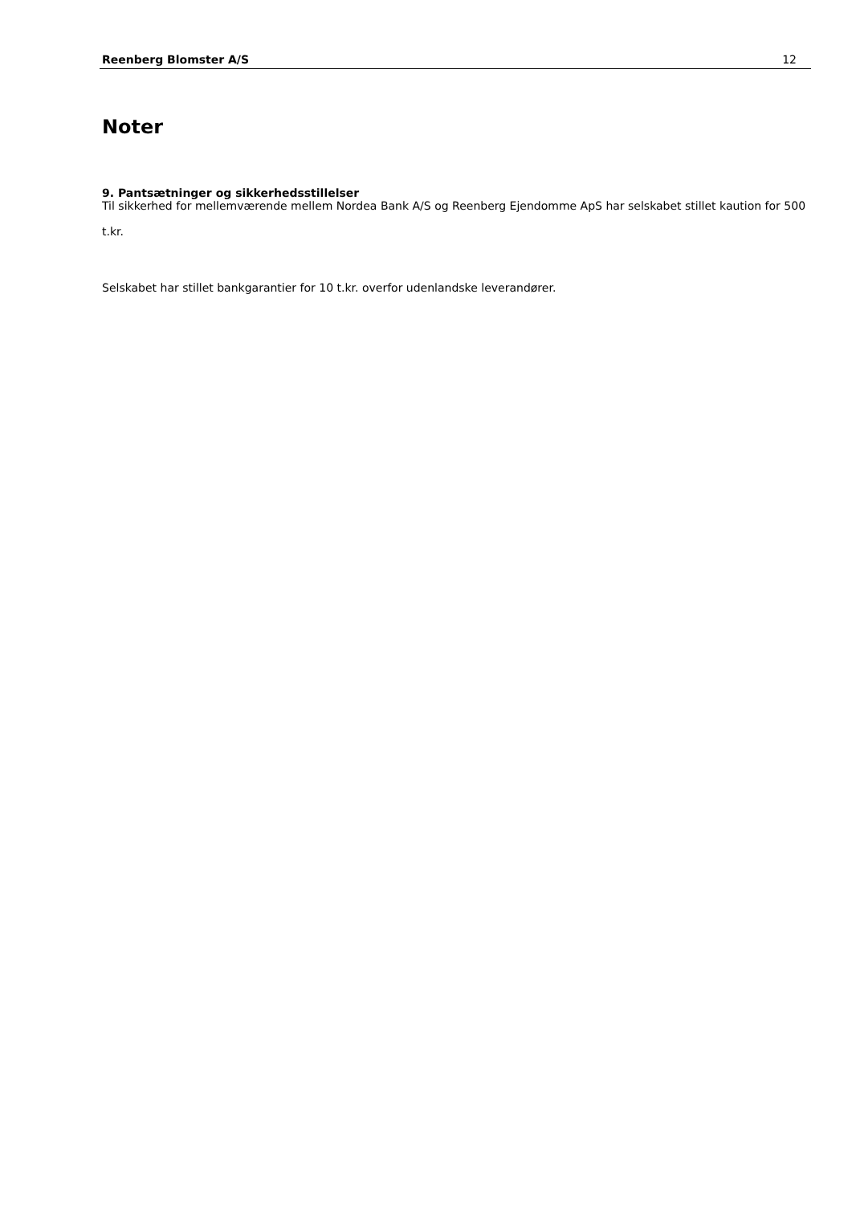Reenberg Blomster A/S 12
Noter
9. Pantsætninger og sikkerhedsstillelser
Til sikkerhed for mellemværende mellem Nordea Bank A/S og Reenberg Ejendomme ApS har selskabet stillet kaution for 500 t.kr.
Selskabet har stillet bankgarantier for 10 t.kr. overfor udenlandske leverandører.